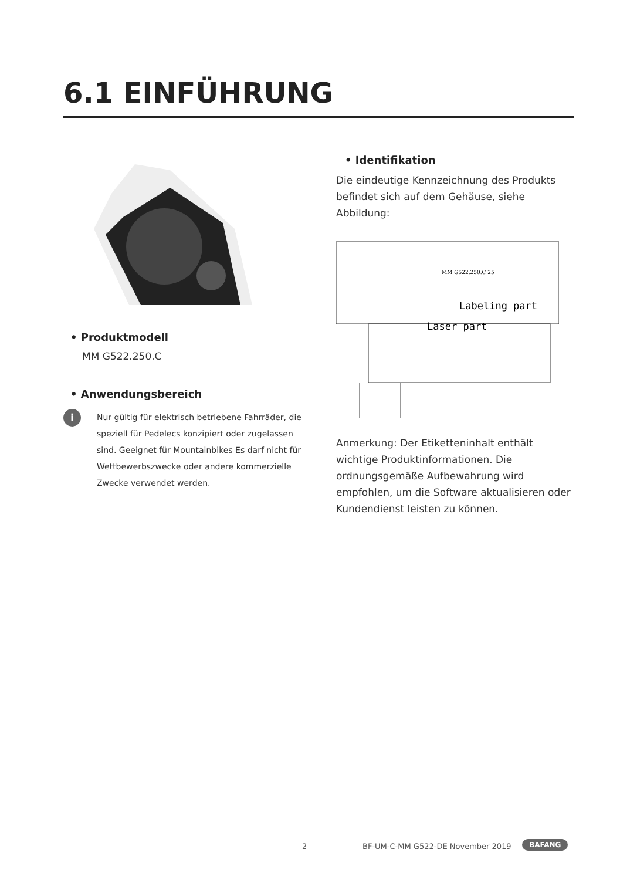6.1 EINFÜHRUNG
• Produktmodell
MM G522.250.C
• Anwendungsbereich
i
Nur gültig für elektrisch betriebene Fahrräder, die speziell für Pedelecs konzipiert oder zugelassen sind. Geeignet für Mountainbikes Es darf nicht für Wettbewerbszwecke oder andere kommerzielle Zwecke verwendet werden.
• Identifikation
Die eindeutige Kennzeichnung des Produkts befindet sich auf dem Gehäuse, siehe Abbildung:
MM G522.250.C 25
Labeling part
Laser part
Anmerkung: Der Etiketteninhalt enthält wichtige Produktinformationen. Die ordnungsgemäße Aufbewahrung wird empfohlen, um die Software aktualisieren oder Kundendienst leisten zu können.
2
BF-UM-C-MM G522-DE November 2019
BAFANG